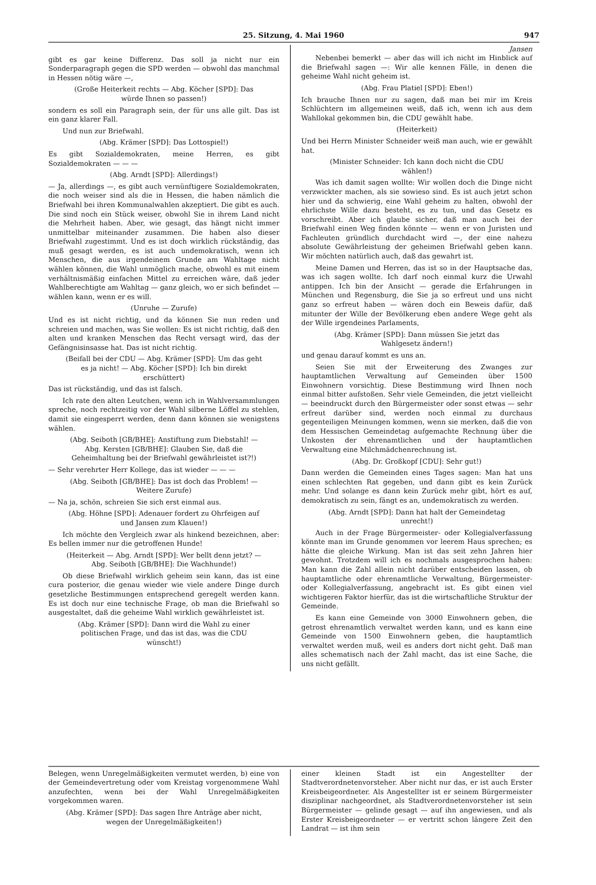25. Sitzung, 4. Mai 1960 947
gibt es gar keine Differenz. Das soll ja nicht nur ein Sonderparagraph gegen die SPD werden — obwohl das manchmal in Hessen nötig wäre —,
(Große Heiterkeit rechts — Abg. Köcher [SPD]: Das würde Ihnen so passen!)
sondern es soll ein Paragraph sein, der für uns alle gilt. Das ist ein ganz klarer Fall.
Und nun zur Briefwahl.
(Abg. Krämer [SPD]: Das Lottospiel!)
Es gibt Sozialdemokraten, meine Herren, es gibt Sozialdemokraten — — —
(Abg. Arndt [SPD]: Allerdings!)
— Ja, allerdings —, es gibt auch vernünftigere Sozialdemokraten, die noch weiser sind als die in Hessen, die haben nämlich die Briefwahl bei ihren Kommunalwahlen akzeptiert. Die gibt es auch. Die sind noch ein Stück weiser, obwohl Sie in ihrem Land nicht die Mehrheit haben. Aber, wie gesagt, das hängt nicht immer unmittelbar miteinander zusammen. Die haben also dieser Briefwahl zugestimmt. Und es ist doch wirklich rückständig, das muß gesagt werden, es ist auch undemokratisch, wenn ich Menschen, die aus irgendeinem Grunde am Wahltage nicht wählen können, die Wahl unmöglich mache, obwohl es mit einem verhältnismäßig einfachen Mittel zu erreichen wäre, daß jeder Wahlberechtigte am Wahltag — ganz gleich, wo er sich befindet — wählen kann, wenn er es will.
(Unruhe — Zurufe)
Und es ist nicht richtig, und da können Sie nun reden und schreien und machen, was Sie wollen: Es ist nicht richtig, daß den alten und kranken Menschen das Recht versagt wird, das der Gefängnisinsasse hat. Das ist nicht richtig.
(Beifall bei der CDU — Abg. Krämer [SPD]: Um das geht es ja nicht! — Abg. Köcher [SPD]: Ich bin direkt erschüttert)
Das ist rückständig, und das ist falsch.
Ich rate den alten Leutchen, wenn ich in Wahlversammlungen spreche, noch rechtzeitig vor der Wahl silberne Löffel zu stehlen, damit sie eingesperrt werden, denn dann können sie wenigstens wählen.
(Abg. Seiboth [GB/BHE]: Anstiftung zum Diebstahl! — Abg. Kersten [GB/BHE]: Glauben Sie, daß die Geheimhaltung bei der Briefwahl gewährleistet ist?!)
— Sehr verehrter Herr Kollege, das ist wieder — — —
(Abg. Seiboth [GB/BHE]: Das ist doch das Problem! — Weitere Zurufe)
— Na ja, schön, schreien Sie sich erst einmal aus.
(Abg. Höhne [SPD]: Adenauer fordert zu Ohrfeigen auf und Jansen zum Klauen!)
Ich möchte den Vergleich zwar als hinkend bezeichnen, aber: Es bellen immer nur die getroffenen Hunde!
(Heiterkeit — Abg. Arndt [SPD]: Wer bellt denn jetzt? — Abg. Seiboth [GB/BHE]: Die Wachhunde!)
Ob diese Briefwahl wirklich geheim sein kann, das ist eine cura posterior, die genau wieder wie viele andere Dinge durch gesetzliche Bestimmungen entsprechend geregelt werden kann. Es ist doch nur eine technische Frage, ob man die Briefwahl so ausgestaltet, daß die geheime Wahl wirklich gewährleistet ist.
(Abg. Krämer [SPD]: Dann wird die Wahl zu einer politischen Frage, und das ist das, was die CDU wünscht!)
Jansen
Nebenbei bemerkt — aber das will ich nicht im Hinblick auf die Briefwahl sagen —: Wir alle kennen Fälle, in denen die geheime Wahl nicht geheim ist.
(Abg. Frau Platiel [SPD]: Eben!)
Ich brauche Ihnen nur zu sagen, daß man bei mir im Kreis Schlüchtern im allgemeinen weiß, daß ich, wenn ich aus dem Wahllokal gekommen bin, die CDU gewählt habe.
(Heiterkeit)
Und bei Herrn Minister Schneider weiß man auch, wie er gewählt hat.
(Minister Schneider: Ich kann doch nicht die CDU wählen!)
Was ich damit sagen wollte: Wir wollen doch die Dinge nicht verzwickter machen, als sie sowieso sind. Es ist auch jetzt schon hier und da schwierig, eine Wahl geheim zu halten, obwohl der ehrlichste Wille dazu besteht, es zu tun, und das Gesetz es vorschreibt. Aber ich glaube sicher, daß man auch bei der Briefwahl einen Weg finden könnte — wenn er von Juristen und Fachleuten gründlich durchdacht wird —, der eine nahezu absolute Gewährleistung der geheimen Briefwahl geben kann. Wir möchten natürlich auch, daß das gewahrt ist.
Meine Damen und Herren, das ist so in der Hauptsache das, was ich sagen wollte. Ich darf noch einmal kurz die Urwahl antippen. Ich bin der Ansicht — gerade die Erfahrungen in München und Regensburg, die Sie ja so erfreut und uns nicht ganz so erfreut haben — wären doch ein Beweis dafür, daß mitunter der Wille der Bevölkerung eben andere Wege geht als der Wille irgendeines Parlaments,
(Abg. Krämer [SPD]: Dann müssen Sie jetzt das Wahlgesetz ändern!)
und genau darauf kommt es uns an.
Seien Sie mit der Erweiterung des Zwanges zur hauptamtlichen Verwaltung auf Gemeinden über 1500 Einwohnern vorsichtig. Diese Bestimmung wird Ihnen noch einmal bitter aufstoßen. Sehr viele Gemeinden, die jetzt vielleicht — beeindruckt durch den Bürgermeister oder sonst etwas — sehr erfreut darüber sind, werden noch einmal zu durchaus gegenteiligen Meinungen kommen, wenn sie merken, daß die von dem Hessischen Gemeindetag aufgemachte Rechnung über die Unkosten der ehrenamtlichen und der hauptamtlichen Verwaltung eine Milchmädchenrechnung ist.
(Abg. Dr. Großkopf [CDU]: Sehr gut!)
Dann werden die Gemeinden eines Tages sagen: Man hat uns einen schlechten Rat gegeben, und dann gibt es kein Zurück mehr. Und solange es dann kein Zurück mehr gibt, hört es auf, demokratisch zu sein, fängt es an, undemokratisch zu werden.
(Abg. Arndt [SPD]: Dann hat halt der Gemeindetag unrecht!)
Auch in der Frage Bürgermeister- oder Kollegialverfassung könnte man im Grunde genommen vor leerem Haus sprechen; es hätte die gleiche Wirkung. Man ist das seit zehn Jahren hier gewohnt. Trotzdem will ich es nochmals ausgesprochen haben: Man kann die Zahl allein nicht darüber entscheiden lassen, ob hauptamtliche oder ehrenamtliche Verwaltung, Bürgermeister- oder Kollegialverfassung, angebracht ist. Es gibt einen viel wichtigeren Faktor hierfür, das ist die wirtschaftliche Struktur der Gemeinde.
Es kann eine Gemeinde von 3000 Einwohnern geben, die getrost ehrenamtlich verwaltet werden kann, und es kann eine Gemeinde von 1500 Einwohnern geben, die hauptamtlich verwaltet werden muß, weil es anders dort nicht geht. Daß man alles schematisch nach der Zahl macht, das ist eine Sache, die uns nicht gefällt.
Belegen, wenn Unregelmäßigkeiten vermutet werden, b) eine von der Gemeindevertretung oder vom Kreistag vorgenommene Wahl anzufechten, wenn bei der Wahl Unregelmäßigkeiten vorgekommen waren.
(Abg. Krämer [SPD]: Das sagen Ihre Anträge aber nicht, wegen der Unregelmäßigkeiten!)
einer kleinen Stadt ist ein Angestellter der Stadtverordnetenvorsteher. Aber nicht nur das, er ist auch Erster Kreisbeigeordneter. Als Angestellter ist er seinem Bürgermeister disziplinar nachgeordnet, als Stadtverordnetenvorsteher ist sein Bürgermeister — gelinde gesagt — auf ihn angewiesen, und als Erster Kreisbeigeordneter — er vertritt schon längere Zeit den Landrat — ist ihm sein